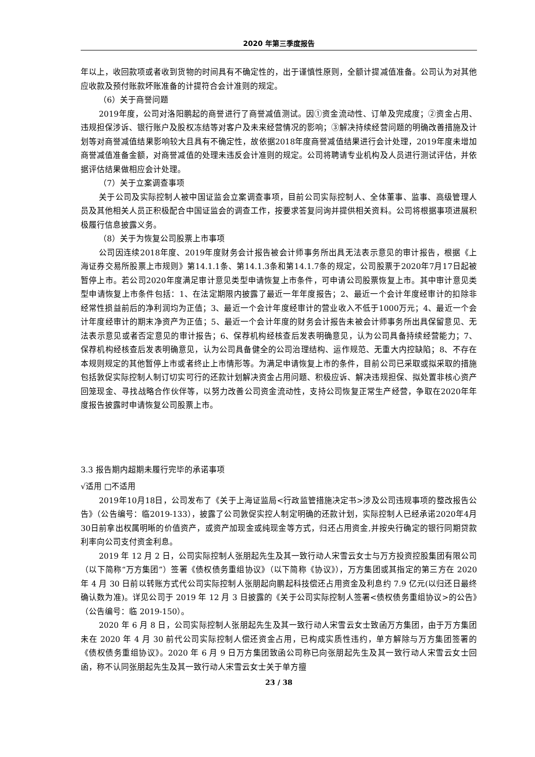2020 年第三季度报告
年以上，收回款项或者收到货物的时间具有不确定性的，出于谨慎性原则，全额计提减值准备。公司认为对其他应收款及预付账款坏账准备的计提符合会计准则的规定。
（6）关于商誉问题
2019年度，公司对洛阳鹏起的商誉进行了商誉减值测试。因①资金流动性、订单及完成度；②资金占用、违规担保涉诉、银行账户及股权冻结等对客户及未来经营情况的影响；③解决持续经营问题的明确改善措施及计划等对商誉减值结果影响较大且具有不确定性，故依据2018年度商誉减值结果进行会计处理，2019年度未增加商誉减值准备金额，对商誉减值的处理未违反会计准则的规定。公司将聘请专业机构及人员进行测试评估，并依据评估结果做相应会计处理。
（7）关于立案调查事项
关于公司及实际控制人被中国证监会立案调查事项，目前公司实际控制人、全体董事、监事、高级管理人员及其他相关人员正积极配合中国证监会的调查工作，按要求答复问询并提供相关资料。公司将根据事项进展积极履行信息披露义务。
（8）关于为恢复公司股票上市事项
公司因连续2018年度、2019年度财务会计报告被会计师事务所出具无法表示意见的审计报告，根据《上海证券交易所股票上市规则》第14.1.1条、第14.1.3条和第14.1.7条的规定，公司股票于2020年7月17日起被暂停上市。若公司2020年度满足审计意见类型申请恢复上市条件，可申请公司股票恢复上市。其中审计意见类型申请恢复上市条件包括：1、在法定期限内披露了最近一年年度报告；2、最近一个会计年度经审计的扣除非经常性损益前后的净利润均为正值；3、最近一个会计年度经审计的营业收入不低于1000万元；4、最近一个会计年度经审计的期末净资产为正值；5、最近一个会计年度的财务会计报告未被会计师事务所出具保留意见、无法表示意见或者否定意见的审计报告；6、保荐机构经核查后发表明确意见，认为公司具备持续经营能力；7、保荐机构经核查后发表明确意见，认为公司具备健全的公司治理结构、运作规范、无重大内控缺陷；8、不存在本规则规定的其他暂停上市或者终止上市情形等。为满足申请恢复上市的条件，目前公司已采取或拟采取的措施包括敦促实际控制人制订切实可行的还款计划解决资金占用问题、积极应诉、解决违规担保、拟处置非核心资产回笼现金、寻找战略合作伙伴等，以努力改善公司资金流动性，支持公司恢复正常生产经营，争取在2020年年度报告披露时申请恢复公司股票上市。
3.3 报告期内超期未履行完毕的承诺事项
√适用 □不适用
2019年10月18日，公司发布了《关于上海证监局<行政监管措施决定书>涉及公司违规事项的整改报告公告》（公告编号：临2019-133），披露了公司敦促实控人制定明确的还款计划，实际控制人已经承诺2020年4月30日前拿出权属明晰的价值资产，或资产加现金或纯现金等方式，归还占用资金,并按央行确定的银行同期贷款利率向公司支付资金利息。
2019 年 12 月 2 日，公司实际控制人张朋起先生及其一致行动人宋雪云女士与万方投资控股集团有限公司（以下简称“万方集团”）签署《债权债务重组协议》（以下简称《协议》），万方集团或其指定的第三方在 2020 年 4 月 30 日前以转账方式代公司实际控制人张朋起向鹏起科技偿还占用资金及利息约 7.9 亿元(以归还日最终确认数为准)。详见公司于 2019 年 12 月 3 日披露的《关于公司实际控制人签署<债权债务重组协议>的公告》（公告编号：临 2019-150）。
2020 年 6 月 8 日，公司实际控制人张朋起先生及其一致行动人宋雪云女士致函万方集团，由于万方集团未在 2020 年 4 月 30 前代公司实际控制人偿还资金占用，已构成实质性违约，单方解除与万方集团签署的《债权债务重组协议》。2020 年 6 月 9 日万方集团致函公司称已向张朋起先生及其一致行动人宋雪云女士回函，称不认同张朋起先生及其一致行动人宋雪云女士关于单方擅
23 / 38